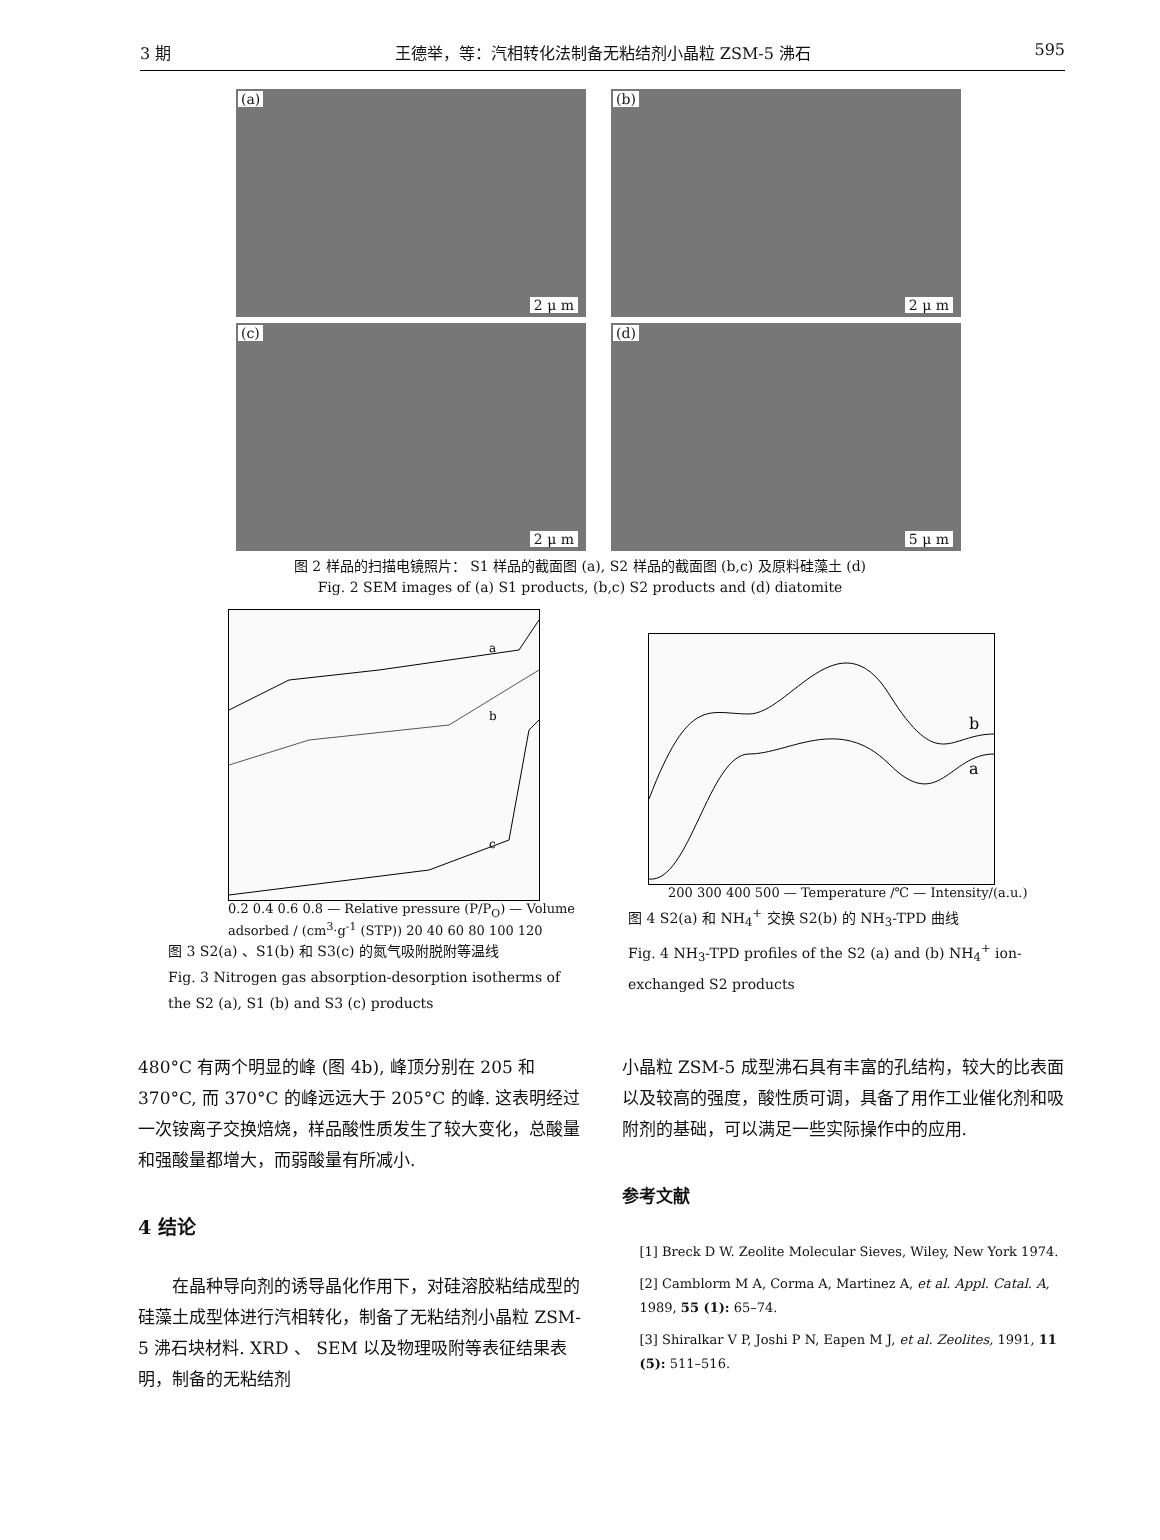3 期 王德举，等：汽相转化法制备无粘结剂小晶粒 ZSM-5 沸石 595
(a)
2 μ m
(b)
2 μ m
(c)
2 μ m
(d)
5 μ m
图 2 样品的扫描电镜照片： S1 样品的截面图 (a), S2 样品的截面图 (b,c) 及原料硅藻土 (d)
Fig. 2 SEM images of (a) S1 products, (b,c) S2 products and (d) diatomite
a
b
c
0.2 0.4 0.6 0.8 — Relative pressure (P/P<sub>O</sub>) — Volume adsorbed / (cm<sup>3</sup>·g<sup>-1</sup> (STP)) 20 40 60 80 100 120
图 3 S2(a) 、S1(b) 和 S3(c) 的氮气吸附脱附等温线
Fig. 3 Nitrogen gas absorption-desorption isotherms of the S2 (a), S1 (b) and S3 (c) products
b
a
200 300 400 500 — Temperature /℃ — Intensity/(a.u.)
图 4 S2(a) 和 NH<sub>4</sub><sup>+</sup> 交换 S2(b) 的 NH<sub>3</sub>-TPD 曲线
Fig. 4 NH<sub>3</sub>-TPD profiles of the S2 (a) and (b) NH<sub>4</sub><sup>+</sup> ion-exchanged S2 products
480°C 有两个明显的峰 (图 4b), 峰顶分别在 205 和 370°C, 而 370°C 的峰远远大于 205°C 的峰. 这表明经过一次铵离子交换焙烧，样品酸性质发生了较大变化，总酸量和强酸量都增大，而弱酸量有所减小.
4 结论
在晶种导向剂的诱导晶化作用下，对硅溶胶粘结成型的硅藻土成型体进行汽相转化，制备了无粘结剂小晶粒 ZSM-5 沸石块材料. XRD 、 SEM 以及物理吸附等表征结果表明，制备的无粘结剂
小晶粒 ZSM-5 成型沸石具有丰富的孔结构，较大的比表面以及较高的强度，酸性质可调，具备了用作工业催化剂和吸附剂的基础，可以满足一些实际操作中的应用.
参考文献
[1] Breck D W. Zeolite Molecular Sieves, Wiley, New York 1974.
[2] Camblorm M A, Corma A, Martinez A, et al. Appl. Catal. A, 1989, 55 (1): 65–74.
[3] Shiralkar V P, Joshi P N, Eapen M J, et al. Zeolites, 1991, 11 (5): 511–516.